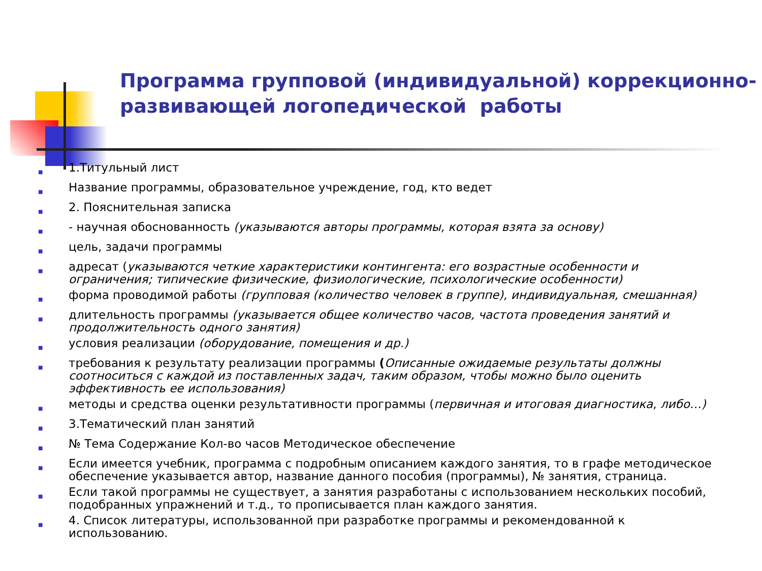Программа групповой (индивидуальной) коррекционно-
развивающей логопедической работы
■ 1.Титульный лист
■ Название программы, образовательное учреждение, год, кто ведет
■ 2. Пояснительная записка
■ - научная обоснованность (указываются авторы программы, которая взята за основу)
■ цель, задачи программы
■ адресат (указываются четкие характеристики контингента: его возрастные особенности и ограничения; типические физические, физиологические, психологические особенности)
■ форма проводимой работы (групповая (количество человек в группе), индивидуальная, смешанная)
■ длительность программы (указывается общее количество часов, частота проведения занятий и продолжительность одного занятия)
■ условия реализации (оборудование, помещения и др.)
■ требования к результату реализации программы (Описанные ожидаемые результаты должны соотноситься с каждой из поставленных задач, таким образом, чтобы можно было оценить эффективность ее использования)
■ методы и средства оценки результативности программы (первичная и итоговая диагностика, либо…)
■ 3.Тематический план занятий
■ № Тема Содержание Кол-во часов Методическое обеспечение
■ Если имеется учебник, программа с подробным описанием каждого занятия, то в графе методическое обеспечение указывается автор, название данного пособия (программы), № занятия, страница.
■ Если такой программы не существует, а занятия разработаны с использованием нескольких пособий, подобранных упражнений и т.д., то прописывается план каждого занятия.
■ 4. Список литературы, использованной при разработке программы и рекомендованной к использованию.